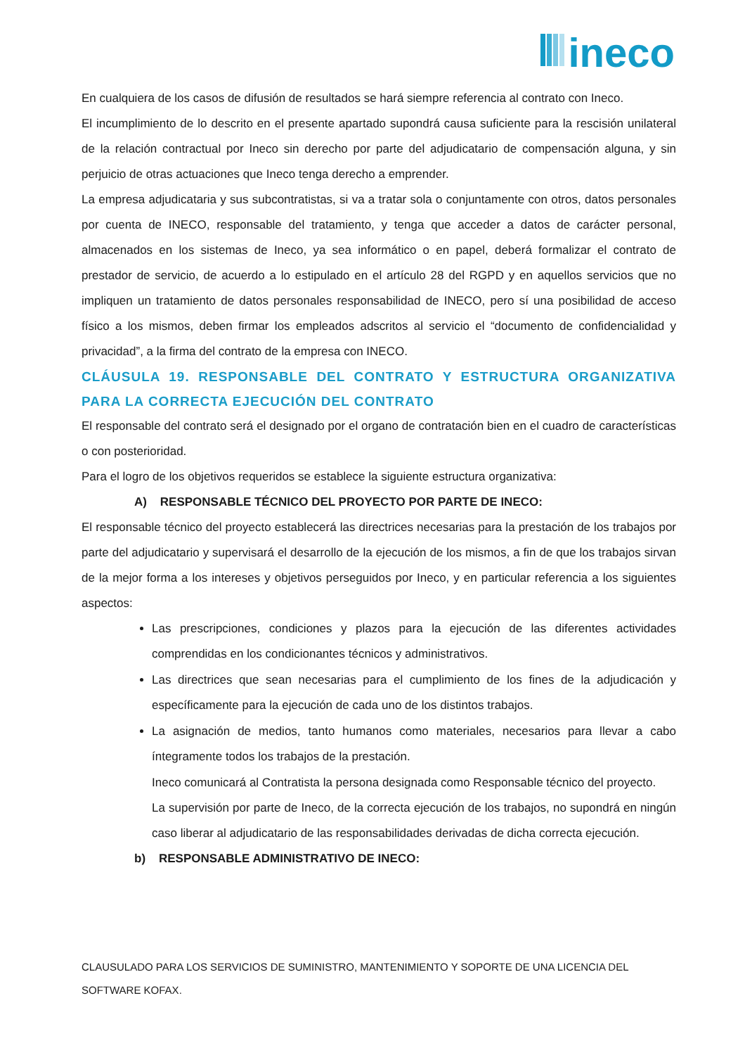ineco
En cualquiera de los casos de difusión de resultados se hará siempre referencia al contrato con Ineco.
El incumplimiento de lo descrito en el presente apartado supondrá causa suficiente para la rescisión unilateral de la relación contractual por Ineco sin derecho por parte del adjudicatario de compensación alguna, y sin perjuicio de otras actuaciones que Ineco tenga derecho a emprender.
La empresa adjudicataria y sus subcontratistas, si va a tratar sola o conjuntamente con otros, datos personales por cuenta de INECO, responsable del tratamiento, y tenga que acceder a datos de carácter personal, almacenados en los sistemas de Ineco, ya sea informático o en papel, deberá formalizar el contrato de prestador de servicio, de acuerdo a lo estipulado en el artículo 28 del RGPD y en aquellos servicios que no impliquen un tratamiento de datos personales responsabilidad de INECO, pero sí una posibilidad de acceso físico a los mismos, deben firmar los empleados adscritos al servicio el “documento de confidencialidad y privacidad”, a la firma del contrato de la empresa con INECO.
CLÁUSULA 19. RESPONSABLE DEL CONTRATO Y ESTRUCTURA ORGANIZATIVA PARA LA CORRECTA EJECUCIÓN DEL CONTRATO
El responsable del contrato será el designado por el organo de contratación bien en el cuadro de características o con posterioridad.
Para el logro de los objetivos requeridos se establece la siguiente estructura organizativa:
A) RESPONSABLE TÉCNICO DEL PROYECTO POR PARTE DE INECO:
El responsable técnico del proyecto establecerá las directrices necesarias para la prestación de los trabajos por parte del adjudicatario y supervisará el desarrollo de la ejecución de los mismos, a fin de que los trabajos sirvan de la mejor forma a los intereses y objetivos perseguidos por Ineco, y en particular referencia a los siguientes aspectos:
Las prescripciones, condiciones y plazos para la ejecución de las diferentes actividades comprendidas en los condicionantes técnicos y administrativos.
Las directrices que sean necesarias para el cumplimiento de los fines de la adjudicación y específicamente para la ejecución de cada uno de los distintos trabajos.
La asignación de medios, tanto humanos como materiales, necesarios para llevar a cabo íntegramente todos los trabajos de la prestación.
Ineco comunicará al Contratista la persona designada como Responsable técnico del proyecto.
La supervisión por parte de Ineco, de la correcta ejecución de los trabajos, no supondrá en ningún caso liberar al adjudicatario de las responsabilidades derivadas de dicha correcta ejecución.
b) RESPONSABLE ADMINISTRATIVO DE INECO:
CLAUSULADO PARA LOS SERVICIOS DE SUMINISTRO, MANTENIMIENTO Y SOPORTE DE UNA LICENCIA DEL SOFTWARE KOFAX.